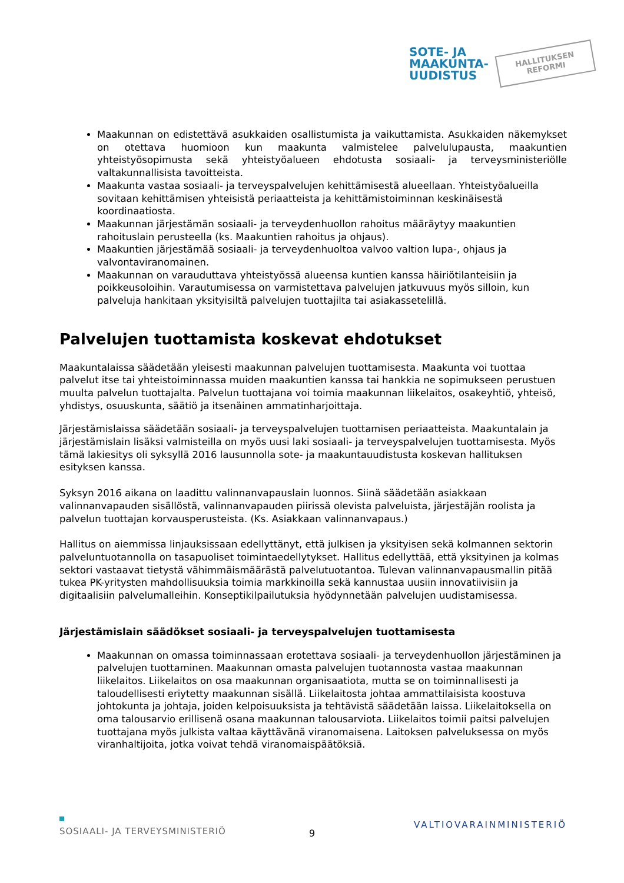SOTE- JA
MAAKUNTA-
UUDISTUS
HALLITUKSEN
REFORMI
Maakunnan on edistettävä asukkaiden osallistumista ja vaikuttamista. Asukkaiden näkemykset on otettava huomioon kun maakunta valmistelee palvelulupausta, maakuntien yhteistyösopimusta sekä yhteistyöalueen ehdotusta sosiaali- ja terveysministeriölle valtakunnallisista tavoitteista.
Maakunta vastaa sosiaali- ja terveyspalvelujen kehittämisestä alueellaan. Yhteistyöalueilla sovitaan kehittämisen yhteisistä periaatteista ja kehittämistoiminnan keskinäisestä koordinaatiosta.
Maakunnan järjestämän sosiaali- ja terveydenhuollon rahoitus määräytyy maakuntien rahoituslain perusteella (ks. Maakuntien rahoitus ja ohjaus).
Maakuntien järjestämää sosiaali- ja terveydenhuoltoa valvoo valtion lupa-, ohjaus ja valvontaviranomainen.
Maakunnan on varauduttava yhteistyössä alueensa kuntien kanssa häiriötilanteisiin ja poikkeusoloihin. Varautumisessa on varmistettava palvelujen jatkuvuus myös silloin, kun palveluja hankitaan yksityisiltä palvelujen tuottajilta tai asiakassetelillä.
Palvelujen tuottamista koskevat ehdotukset
Maakuntalaissa säädetään yleisesti maakunnan palvelujen tuottamisesta. Maakunta voi tuottaa palvelut itse tai yhteistoiminnassa muiden maakuntien kanssa tai hankkia ne sopimukseen perustuen muulta palvelun tuottajalta. Palvelun tuottajana voi toimia maakunnan liikelaitos, osakeyhtiö, yhteisö, yhdistys, osuuskunta, säätiö ja itsenäinen ammatinharjoittaja.
Järjestämislaissa säädetään sosiaali- ja terveyspalvelujen tuottamisen periaatteista. Maakuntalain ja järjestämislain lisäksi valmisteilla on myös uusi laki sosiaali- ja terveyspalvelujen tuottamisesta. Myös tämä lakiesitys oli syksyllä 2016 lausunnolla sote- ja maakuntauudistusta koskevan hallituksen esityksen kanssa.
Syksyn 2016 aikana on laadittu valinnanvapauslain luonnos. Siinä säädetään asiakkaan valinnanvapauden sisällöstä, valinnanvapauden piirissä olevista palveluista, järjestäjän roolista ja palvelun tuottajan korvausperusteista. (Ks. Asiakkaan valinnanvapaus.)
Hallitus on aiemmissa linjauksissaan edellyttänyt, että julkisen ja yksityisen sekä kolmannen sektorin palveluntuotannolla on tasapuoliset toimintaedellytykset. Hallitus edellyttää, että yksityinen ja kolmas sektori vastaavat tietystä vähimmäismäärästä palvelutuotantoa. Tulevan valinnanvapausmallin pitää tukea PK-yritysten mahdollisuuksia toimia markkinoilla sekä kannustaa uusiin innovatiivisiin ja digitaalisiin palvelumalleihin. Konseptikilpailutuksia hyödynnetään palvelujen uudistamisessa.
Järjestämislain säädökset sosiaali- ja terveyspalvelujen tuottamisesta
Maakunnan on omassa toiminnassaan erotettava sosiaali- ja terveydenhuollon järjestäminen ja palvelujen tuottaminen. Maakunnan omasta palvelujen tuotannosta vastaa maakunnan liikelaitos. Liikelaitos on osa maakunnan organisaatiota, mutta se on toiminnallisesti ja taloudellisesti eriytetty maakunnan sisällä. Liikelaitosta johtaa ammattilaisista koostuva johtokunta ja johtaja, joiden kelpoisuuksista ja tehtävistä säädetään laissa. Liikelaitoksella on oma talousarvio erillisenä osana maakunnan talousarviota. Liikelaitos toimii paitsi palvelujen tuottajana myös julkista valtaa käyttävänä viranomaisena. Laitoksen palveluksessa on myös viranhaltijoita, jotka voivat tehdä viranomaispäätöksiä.
SOSIAALI- JA TERVEYSMINISTERIÖ VALTIOVARAINMINISTERIÖ
9